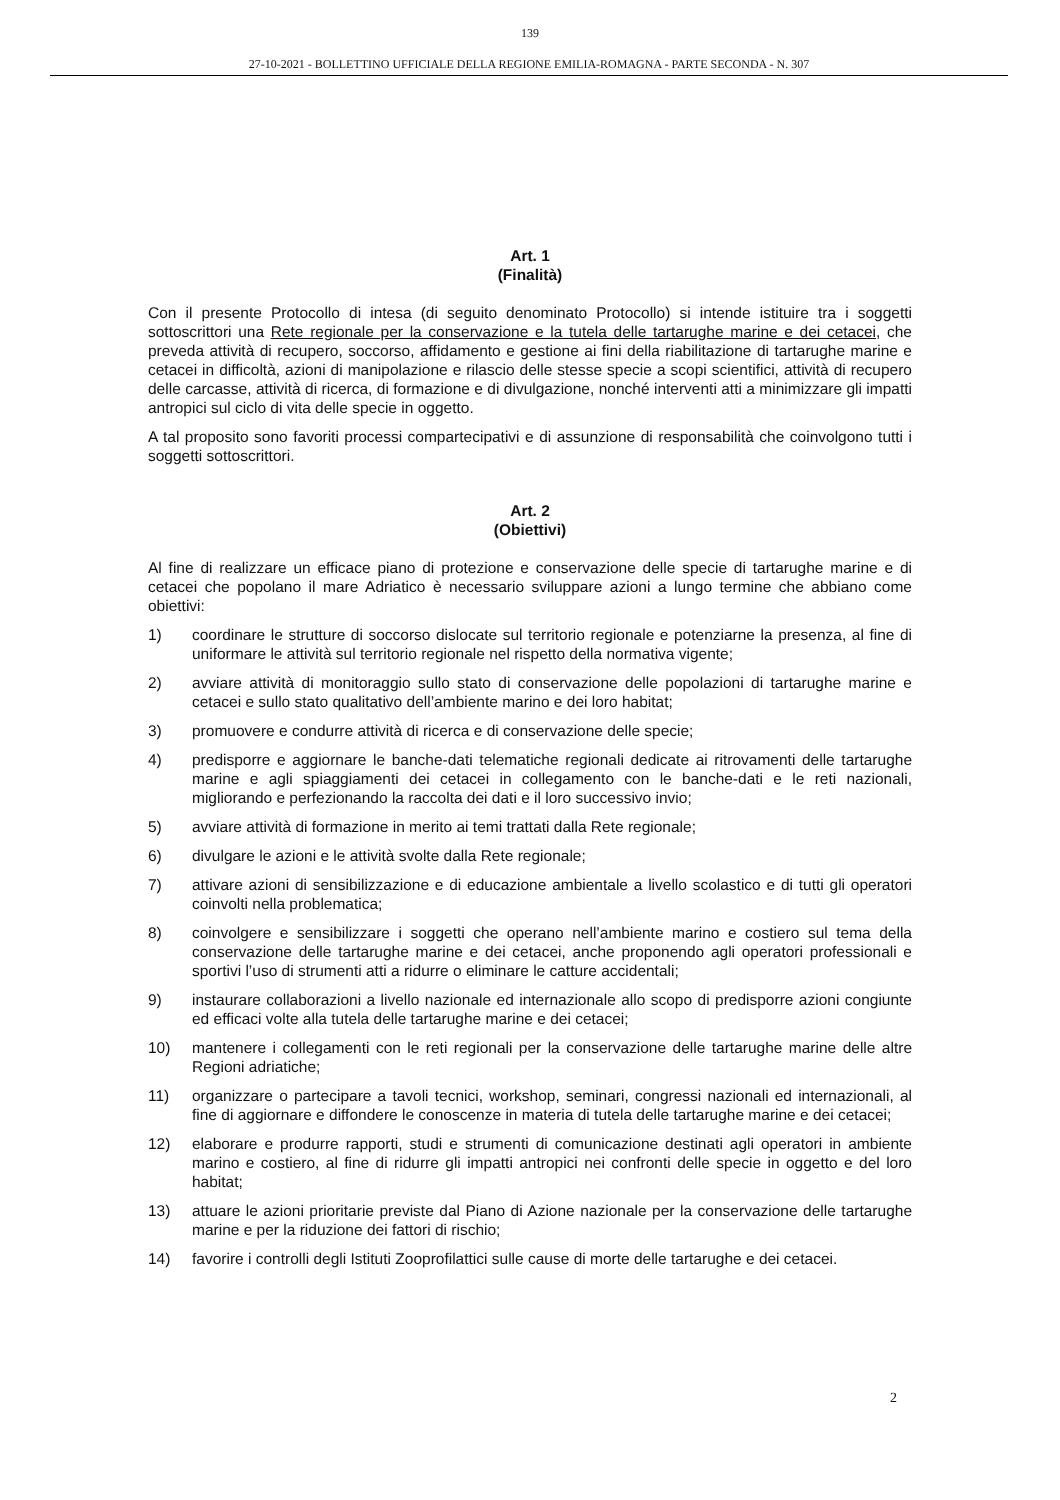139
27-10-2021 - BOLLETTINO UFFICIALE DELLA REGIONE EMILIA-ROMAGNA - PARTE SECONDA - N. 307
Art. 1
(Finalità)
Con il presente Protocollo di intesa (di seguito denominato Protocollo) si intende istituire tra i soggetti sottoscrittori una Rete regionale per la conservazione e la tutela delle tartarughe marine e dei cetacei, che preveda attività di recupero, soccorso, affidamento e gestione ai fini della riabilitazione di tartarughe marine e cetacei in difficoltà, azioni di manipolazione e rilascio delle stesse specie a scopi scientifici, attività di recupero delle carcasse, attività di ricerca, di formazione e di divulgazione, nonché interventi atti a minimizzare gli impatti antropici sul ciclo di vita delle specie in oggetto.
A tal proposito sono favoriti processi compartecipativi e di assunzione di responsabilità che coinvolgono tutti i soggetti sottoscrittori.
Art. 2
(Obiettivi)
Al fine di realizzare un efficace piano di protezione e conservazione delle specie di tartarughe marine e di cetacei che popolano il mare Adriatico è necessario sviluppare azioni a lungo termine che abbiano come obiettivi:
1) coordinare le strutture di soccorso dislocate sul territorio regionale e potenziarne la presenza, al fine di uniformare le attività sul territorio regionale nel rispetto della normativa vigente;
2) avviare attività di monitoraggio sullo stato di conservazione delle popolazioni di tartarughe marine e cetacei e sullo stato qualitativo dell’ambiente marino e dei loro habitat;
3) promuovere e condurre attività di ricerca e di conservazione delle specie;
4) predisporre e aggiornare le banche-dati telematiche regionali dedicate ai ritrovamenti delle tartarughe marine e agli spiaggiamenti dei cetacei in collegamento con le banche-dati e le reti nazionali, migliorando e perfezionando la raccolta dei dati e il loro successivo invio;
5) avviare attività di formazione in merito ai temi trattati dalla Rete regionale;
6) divulgare le azioni e le attività svolte dalla Rete regionale;
7) attivare azioni di sensibilizzazione e di educazione ambientale a livello scolastico e di tutti gli operatori coinvolti nella problematica;
8) coinvolgere e sensibilizzare i soggetti che operano nell’ambiente marino e costiero sul tema della conservazione delle tartarughe marine e dei cetacei, anche proponendo agli operatori professionali e sportivi l’uso di strumenti atti a ridurre o eliminare le catture accidentali;
9) instaurare collaborazioni a livello nazionale ed internazionale allo scopo di predisporre azioni congiunte ed efficaci volte alla tutela delle tartarughe marine e dei cetacei;
10) mantenere i collegamenti con le reti regionali per la conservazione delle tartarughe marine delle altre Regioni adriatiche;
11) organizzare o partecipare a tavoli tecnici, workshop, seminari, congressi nazionali ed internazionali, al fine di aggiornare e diffondere le conoscenze in materia di tutela delle tartarughe marine e dei cetacei;
12) elaborare e produrre rapporti, studi e strumenti di comunicazione destinati agli operatori in ambiente marino e costiero, al fine di ridurre gli impatti antropici nei confronti delle specie in oggetto e del loro habitat;
13) attuare le azioni prioritarie previste dal Piano di Azione nazionale per la conservazione delle tartarughe marine e per la riduzione dei fattori di rischio;
14) favorire i controlli degli Istituti Zooprofilattici sulle cause di morte delle tartarughe e dei cetacei.
2